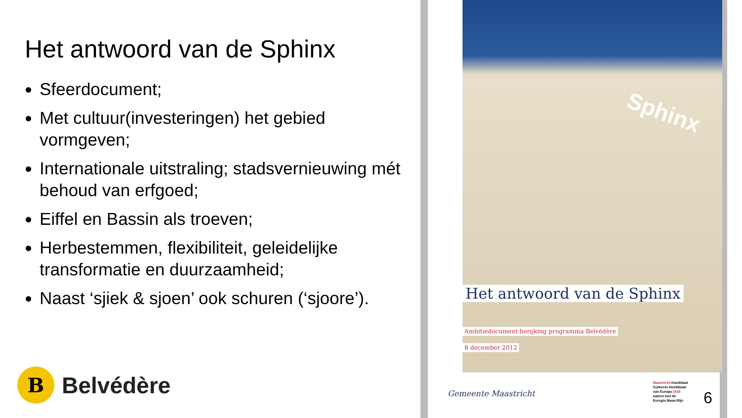Het antwoord van de Sphinx
Sfeerdocument;
Met cultuur(investeringen) het gebied vormgeven;
Internationale uitstraling; stadsvernieuwing mét behoud van erfgoed;
Eiffel en Bassin als troeven;
Herbestemmen, flexibiliteit, geleidelijke transformatie en duurzaamheid;
Naast ‘sjiek & sjoen’ ook schuren (‘sjoore’).
B
Belvédère
Sphinx
Het antwoord van de Sphinx
Ambitiedocument herijking programma Belvédère
8 december 2012
Gemeente Maastricht
Maastricht Kandidaat
Culturele Hoofdstad
van Europa 2018
samen met de
Euregio Maas-Rijn
6